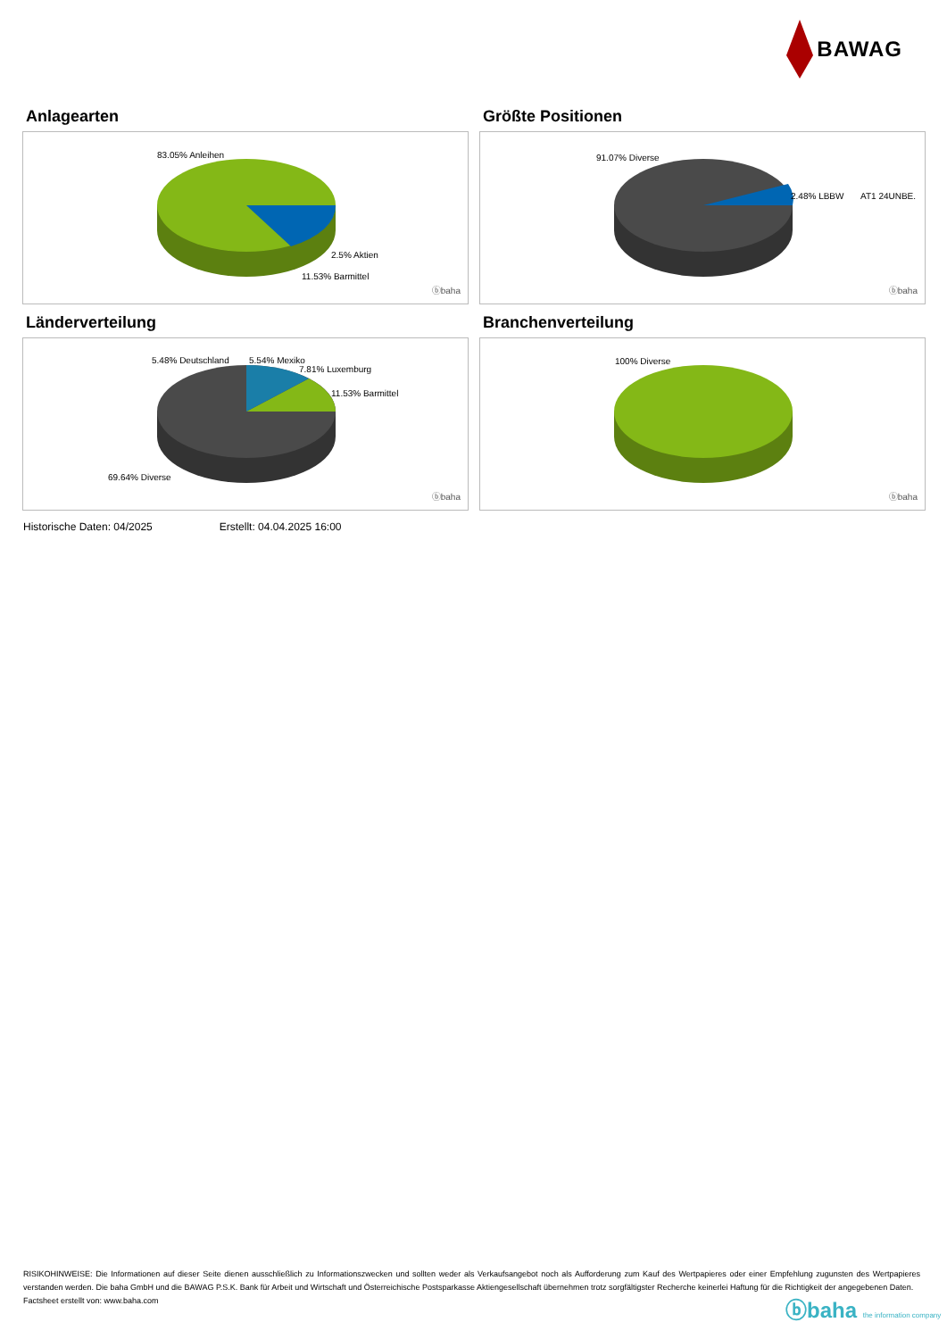BAWAG
Anlagearten
83.05% Anleihen
2.5% Aktien
11.53% Barmittel
ⓑbaha
Größte Positionen
91.07% Diverse
2.48% LBBW AT1 24UNBE.
ⓑbaha
Länderverteilung
5.48% Deutschland 5.54% Mexiko
7.81% Luxemburg
11.53% Barmittel
69.64% Diverse
ⓑbaha
Branchenverteilung
100% Diverse
ⓑbaha
Historische Daten: 04/2025 Erstellt: 04.04.2025 16:00
RISIKOHINWEISE: Die Informationen auf dieser Seite dienen ausschließlich zu Informationszwecken und sollten weder als Verkaufsangebot noch als Aufforderung zum Kauf des Wertpapieres oder einer Empfehlung zugunsten des Wertpapieres verstanden werden. Die baha GmbH und die BAWAG P.S.K. Bank für Arbeit und Wirtschaft und Österreichische Postsparkasse Aktiengesellschaft übernehmen trotz sorgfältigster Recherche keinerlei Haftung für die Richtigkeit der angegebenen Daten.
Factsheet erstellt von: www.baha.com
ⓑbaha the information company